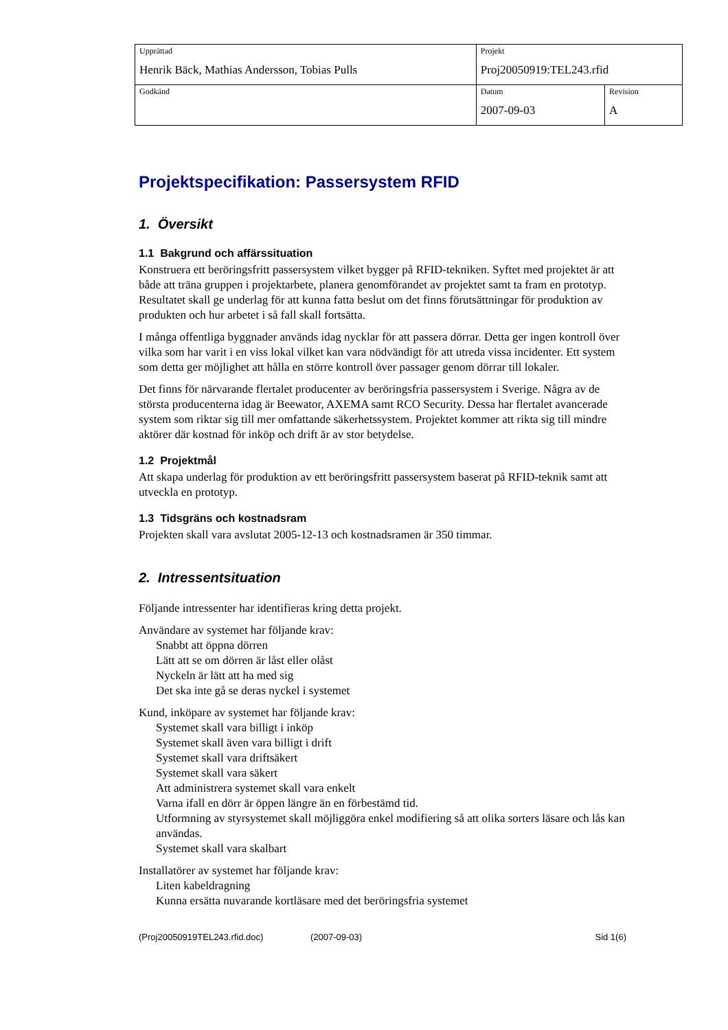| Upprättad Henrik Bäck, Mathias Andersson, Tobias Pulls | Projekt Proj20050919:TEL243.rfid | |
| Godkänd | Datum 2007-09-03 | Revision A |
Projektspecifikation: Passersystem RFID
1. Översikt
1.1 Bakgrund och affärssituation
Konstruera ett beröringsfritt passersystem vilket bygger på RFID-tekniken. Syftet med projektet är att både att träna gruppen i projektarbete, planera genomförandet av projektet samt ta fram en prototyp. Resultatet skall ge underlag för att kunna fatta beslut om det finns förutsättningar för produktion av produkten och hur arbetet i så fall skall fortsätta.
I många offentliga byggnader används idag nycklar för att passera dörrar. Detta ger ingen kontroll över vilka som har varit i en viss lokal vilket kan vara nödvändigt för att utreda vissa incidenter. Ett system som detta ger möjlighet att hålla en större kontroll över passager genom dörrar till lokaler.
Det finns för närvarande flertalet producenter av beröringsfria passersystem i Sverige. Några av de största producenterna idag är Beewator, AXEMA samt RCO Security. Dessa har flertalet avancerade system som riktar sig till mer omfattande säkerhetssystem. Projektet kommer att rikta sig till mindre aktörer där kostnad för inköp och drift är av stor betydelse.
1.2 Projektmål
Att skapa underlag för produktion av ett beröringsfritt passersystem baserat på RFID-teknik samt att utveckla en prototyp.
1.3 Tidsgräns och kostnadsram
Projekten skall vara avslutat 2005-12-13 och kostnadsramen är 350 timmar.
2. Intressentsituation
Följande intressenter har identifieras kring detta projekt.
Användare av systemet har följande krav:
Snabbt att öppna dörren
Lätt att se om dörren är låst eller olåst
Nyckeln är lätt att ha med sig
Det ska inte gå se deras nyckel i systemet
Kund, inköpare av systemet har följande krav:
Systemet skall vara billigt i inköp
Systemet skall även vara billigt i drift
Systemet skall vara driftsäkert
Systemet skall vara säkert
Att administrera systemet skall vara enkelt
Varna ifall en dörr är öppen längre än en förbestämd tid.
Utformning av styrsystemet skall möjliggöra enkel modifiering så att olika sorters läsare och lås kan användas.
Systemet skall vara skalbart
Installatörer av systemet har följande krav:
Liten kabeldragning
Kunna ersätta nuvarande kortläsare med det beröringsfria systemet
(Proj20050919TEL243.rfid.doc) (2007-09-03) Sid 1(6)